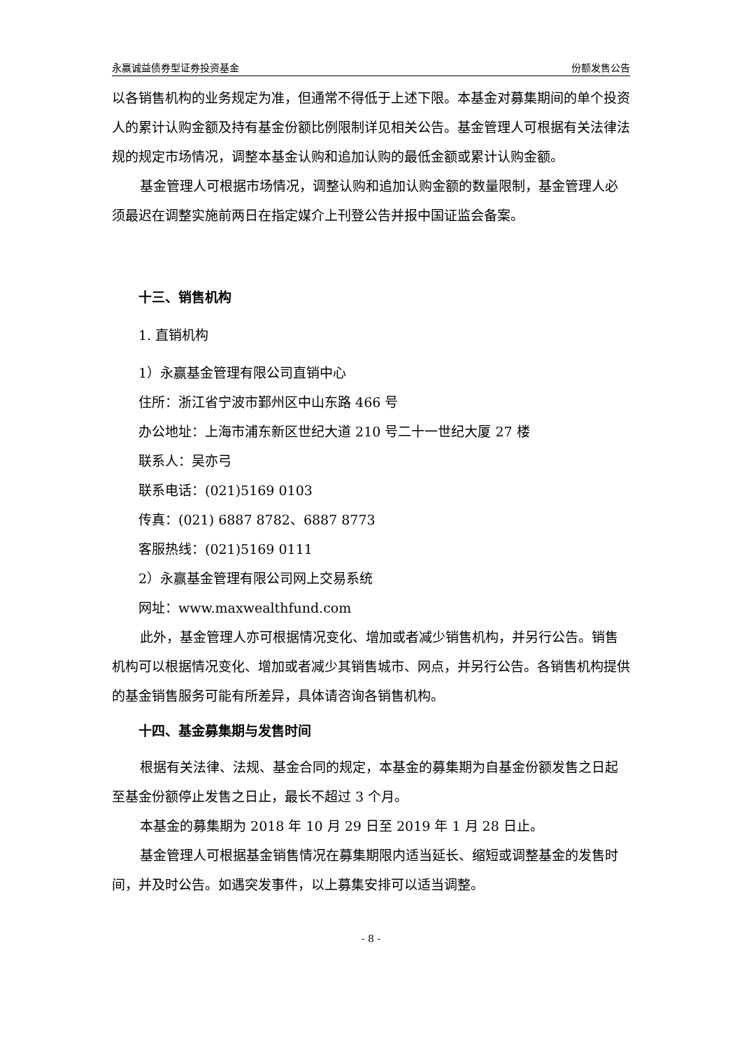永赢诚益债券型证券投资基金 份额发售公告
以各销售机构的业务规定为准，但通常不得低于上述下限。本基金对募集期间的单个投资人的累计认购金额及持有基金份额比例限制详见相关公告。基金管理人可根据有关法律法规的规定市场情况，调整本基金认购和追加认购的最低金额或累计认购金额。
基金管理人可根据市场情况，调整认购和追加认购金额的数量限制，基金管理人必须最迟在调整实施前两日在指定媒介上刊登公告并报中国证监会备案。
十三、销售机构
1. 直销机构
1）永赢基金管理有限公司直销中心
住所：浙江省宁波市鄞州区中山东路 466 号
办公地址：上海市浦东新区世纪大道 210 号二十一世纪大厦 27 楼
联系人：吴亦弓
联系电话：(021)5169 0103
传真：(021) 6887 8782、6887 8773
客服热线：(021)5169 0111
2）永赢基金管理有限公司网上交易系统
网址：www.maxwealthfund.com
此外，基金管理人亦可根据情况变化、增加或者减少销售机构，并另行公告。销售机构可以根据情况变化、增加或者减少其销售城市、网点，并另行公告。各销售机构提供的基金销售服务可能有所差异，具体请咨询各销售机构。
十四、基金募集期与发售时间
根据有关法律、法规、基金合同的规定，本基金的募集期为自基金份额发售之日起至基金份额停止发售之日止，最长不超过 3 个月。
本基金的募集期为 2018 年 10 月 29 日至 2019 年 1 月 28 日止。
基金管理人可根据基金销售情况在募集期限内适当延长、缩短或调整基金的发售时间，并及时公告。如遇突发事件，以上募集安排可以适当调整。
- 8 -